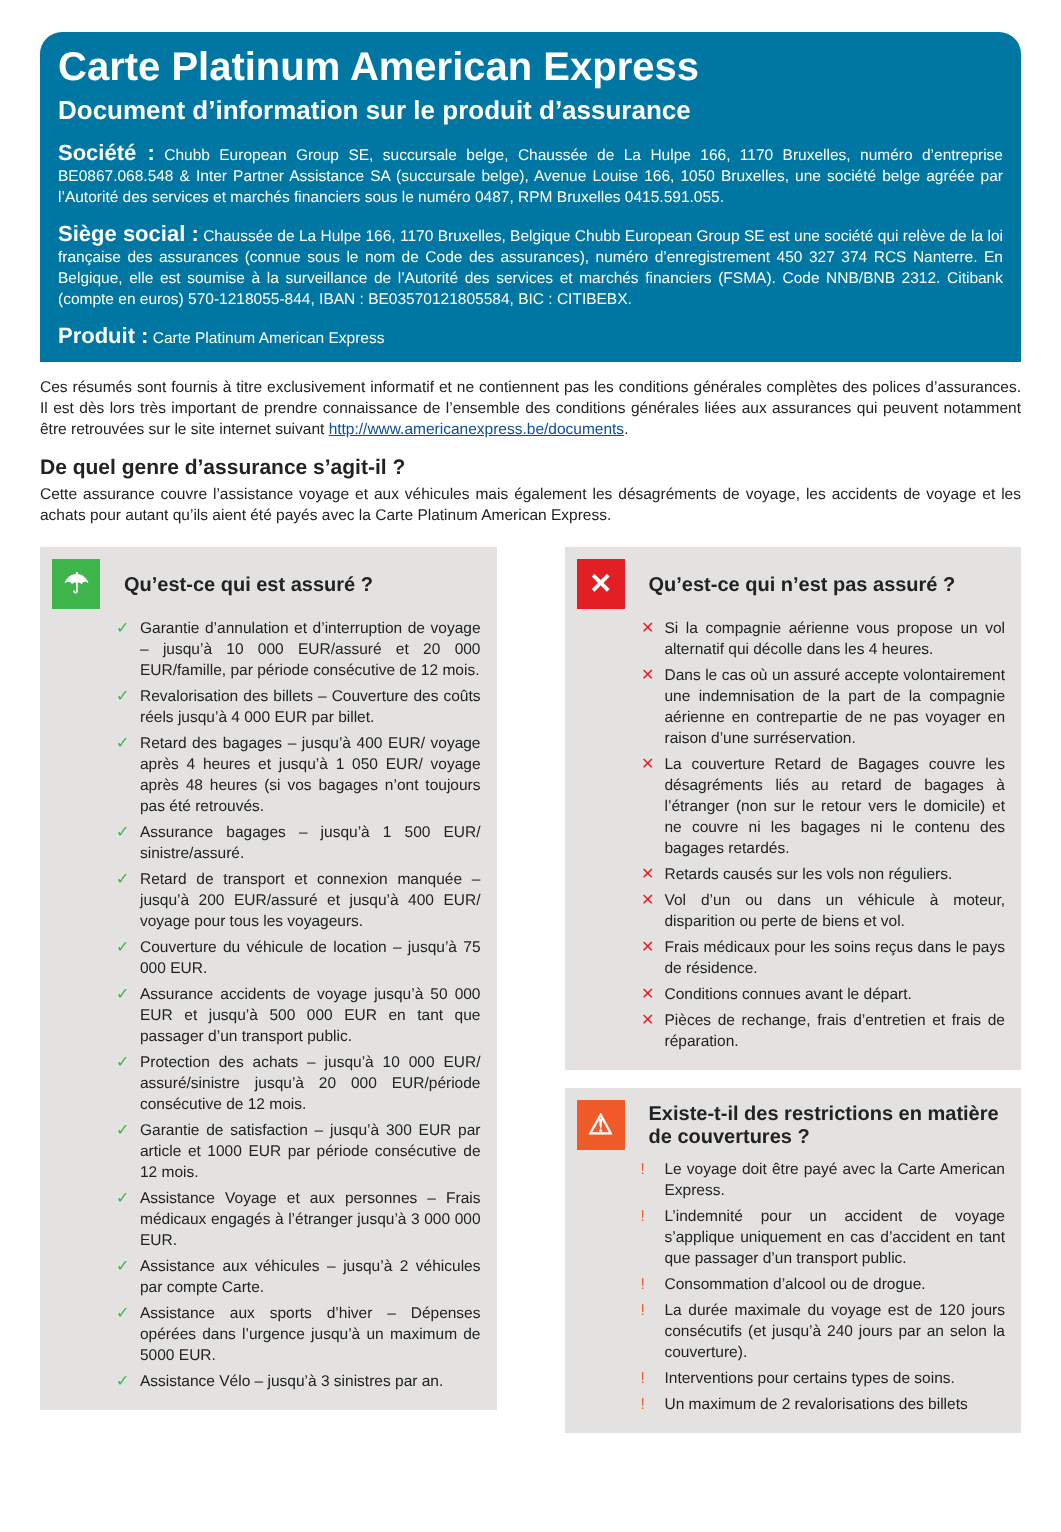Carte Platinum American Express
Document d’information sur le produit d’assurance
Société : Chubb European Group SE, succursale belge, Chaussée de La Hulpe 166, 1170 Bruxelles, numéro d’entreprise BE0867.068.548 & Inter Partner Assistance SA (succursale belge), Avenue Louise 166, 1050 Bruxelles, une société belge agréée par l’Autorité des services et marchés financiers sous le numéro 0487, RPM Bruxelles 0415.591.055.
Siège social : Chaussée de La Hulpe 166, 1170 Bruxelles, Belgique Chubb European Group SE est une société qui relève de la loi française des assurances (connue sous le nom de Code des assurances), numéro d’enregistrement 450 327 374 RCS Nanterre. En Belgique, elle est soumise à la surveillance de l’Autorité des services et marchés financiers (FSMA). Code NNB/BNB 2312. Citibank (compte en euros) 570-1218055-844, IBAN : BE03570121805584, BIC : CITIBEBX.
Produit : Carte Platinum American Express
Ces résumés sont fournis à titre exclusivement informatif et ne contiennent pas les conditions générales complètes des polices d’assurances. Il est dès lors très important de prendre connaissance de l’ensemble des conditions générales liées aux assurances qui peuvent notamment être retrouvées sur le site internet suivant http://www.americanexpress.be/documents.
De quel genre d’assurance s’agit-il ?
Cette assurance couvre l’assistance voyage et aux véhicules mais également les désagréments de voyage, les accidents de voyage et les achats pour autant qu’ils aient été payés avec la Carte Platinum American Express.
☂
Qu’est-ce qui est assuré ?
✓ Garantie d’annulation et d’interruption de voyage – jusqu’à 10 000 EUR/assuré et 20 000 EUR/famille, par période consécutive de 12 mois.
✓ Revalorisation des billets – Couverture des coûts réels jusqu’à 4 000 EUR par billet.
✓ Retard des bagages – jusqu’à 400 EUR/ voyage après 4 heures et jusqu’à 1 050 EUR/ voyage après 48 heures (si vos bagages n’ont toujours pas été retrouvés.
✓ Assurance bagages – jusqu’à 1 500 EUR/ sinistre/assuré.
✓ Retard de transport et connexion manquée – jusqu’à 200 EUR/assuré et jusqu’à 400 EUR/ voyage pour tous les voyageurs.
✓ Couverture du véhicule de location – jusqu’à 75 000 EUR.
✓ Assurance accidents de voyage jusqu’à 50 000 EUR et jusqu’à 500 000 EUR en tant que passager d’un transport public.
✓ Protection des achats – jusqu’à 10 000 EUR/ assuré/sinistre jusqu’à 20 000 EUR/période consécutive de 12 mois.
✓ Garantie de satisfaction – jusqu’à 300 EUR par article et 1000 EUR par période consécutive de 12 mois.
✓ Assistance Voyage et aux personnes – Frais médicaux engagés à l’étranger jusqu’à 3 000 000 EUR.
✓ Assistance aux véhicules – jusqu’à 2 véhicules par compte Carte.
✓ Assistance aux sports d’hiver – Dépenses opérées dans l’urgence jusqu’à un maximum de 5000 EUR.
✓ Assistance Vélo – jusqu’à 3 sinistres par an.
✕
Qu’est-ce qui n’est pas assuré ?
✕ Si la compagnie aérienne vous propose un vol alternatif qui décolle dans les 4 heures.
✕ Dans le cas où un assuré accepte volontairement une indemnisation de la part de la compagnie aérienne en contrepartie de ne pas voyager en raison d’une surréservation.
✕ La couverture Retard de Bagages couvre les désagréments liés au retard de bagages à l’étranger (non sur le retour vers le domicile) et ne couvre ni les bagages ni le contenu des bagages retardés.
✕ Retards causés sur les vols non réguliers.
✕ Vol d’un ou dans un véhicule à moteur, disparition ou perte de biens et vol.
✕ Frais médicaux pour les soins reçus dans le pays de résidence.
✕ Conditions connues avant le départ.
✕ Pièces de rechange, frais d’entretien et frais de réparation.
⚠
Existe-t-il des restrictions en matière de couvertures ?
! Le voyage doit être payé avec la Carte American Express.
! L’indemnité pour un accident de voyage s’applique uniquement en cas d’accident en tant que passager d’un transport public.
! Consommation d’alcool ou de drogue.
! La durée maximale du voyage est de 120 jours consécutifs (et jusqu’à 240 jours par an selon la couverture).
! Interventions pour certains types de soins.
! Un maximum de 2 revalorisations des billets